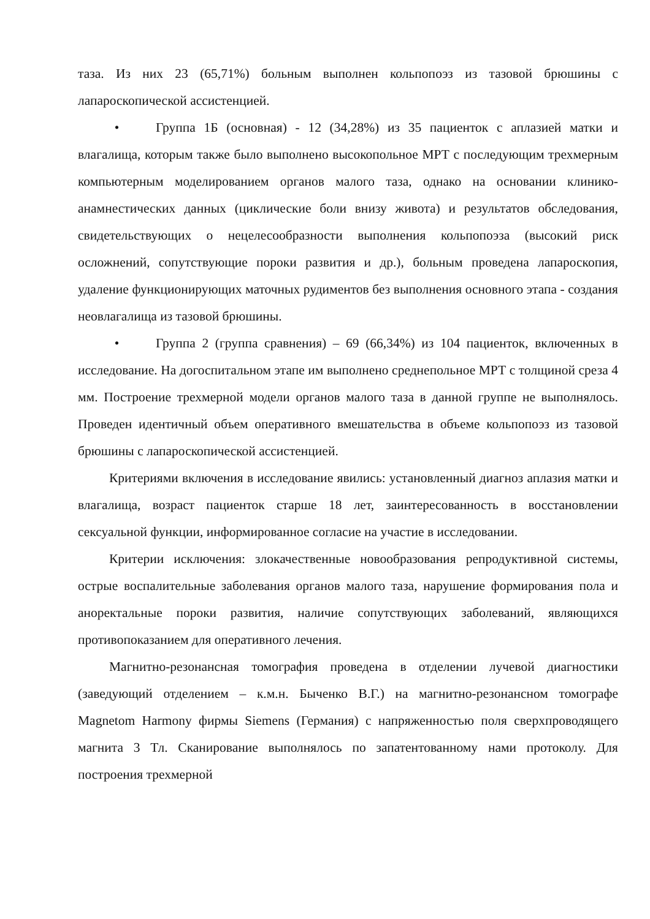таза. Из них 23 (65,71%) больным выполнен кольпопоэз из тазовой брюшины с лапароскопической ассистенцией.
• Группа 1Б (основная) - 12 (34,28%) из 35 пациенток с аплазией матки и влагалища, которым также было выполнено высокопольное МРТ с последующим трехмерным компьютерным моделированием органов малого таза, однако на основании клинико-анамнестических данных (циклические боли внизу живота) и результатов обследования, свидетельствующих о нецелесообразности выполнения кольпопоэза (высокий риск осложнений, сопутствующие пороки развития и др.), больным проведена лапароскопия, удаление функционирующих маточных рудиментов без выполнения основного этапа - создания неовлагалища из тазовой брюшины.
• Группа 2 (группа сравнения) – 69 (66,34%) из 104 пациенток, включенных в исследование. На догоспитальном этапе им выполнено среднепольное МРТ с толщиной среза 4 мм. Построение трехмерной модели органов малого таза в данной группе не выполнялось. Проведен идентичный объем оперативного вмешательства в объеме кольпопоэз из тазовой брюшины с лапароскопической ассистенцией.
Критериями включения в исследование явились: установленный диагноз аплазия матки и влагалища, возраст пациенток старше 18 лет, заинтересованность в восстановлении сексуальной функции, информированное согласие на участие в исследовании.
Критерии исключения: злокачественные новообразования репродуктивной системы, острые воспалительные заболевания органов малого таза, нарушение формирования пола и аноректальные пороки развития, наличие сопутствующих заболеваний, являющихся противопоказанием для оперативного лечения.
Магнитно-резонансная томография проведена в отделении лучевой диагностики (заведующий отделением – к.м.н. Быченко В.Г.) на магнитно-резонансном томографе Magnetom Harmony фирмы Siemens (Германия) с напряженностью поля сверхпроводящего магнита 3 Тл. Сканирование выполнялось по запатентованному нами протоколу. Для построения трехмерной